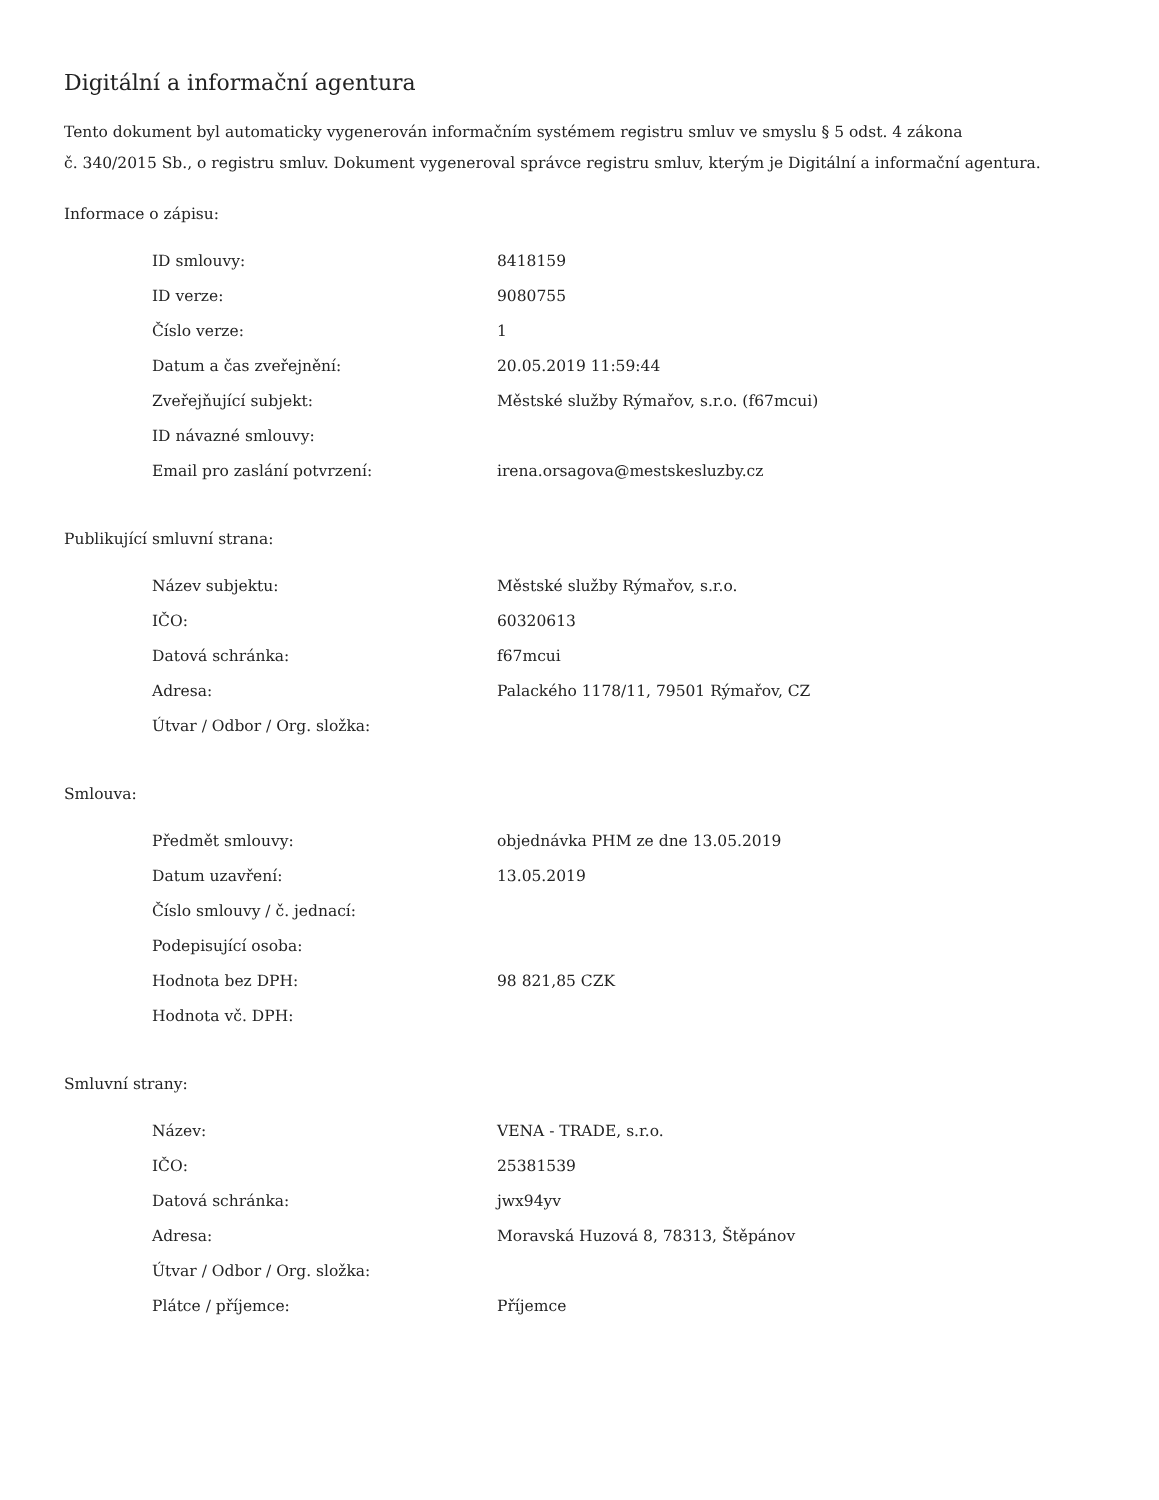Digitální a informační agentura
Tento dokument byl automaticky vygenerován informačním systémem registru smluv ve smyslu § 5 odst. 4 zákona
č. 340/2015 Sb., o registru smluv. Dokument vygeneroval správce registru smluv, kterým je Digitální a informační agentura.
Informace o zápisu:
| ID smlouvy: | 8418159 |
| ID verze: | 9080755 |
| Číslo verze: | 1 |
| Datum a čas zveřejnění: | 20.05.2019 11:59:44 |
| Zveřejňující subjekt: | Městské služby Rýmařov, s.r.o. (f67mcui) |
| ID návazné smlouvy: | |
| Email pro zaslání potvrzení: | irena.orsagova@mestskesluzby.cz |
Publikující smluvní strana:
| Název subjektu: | Městské služby Rýmařov, s.r.o. |
| IČO: | 60320613 |
| Datová schránka: | f67mcui |
| Adresa: | Palackého 1178/11, 79501 Rýmařov, CZ |
| Útvar / Odbor / Org. složka: | |
Smlouva:
| Předmět smlouvy: | objednávka PHM ze dne 13.05.2019 |
| Datum uzavření: | 13.05.2019 |
| Číslo smlouvy / č. jednací: | |
| Podepisující osoba: | |
| Hodnota bez DPH: | 98 821,85 CZK |
| Hodnota vč. DPH: | |
Smluvní strany:
| Název: | VENA - TRADE, s.r.o. |
| IČO: | 25381539 |
| Datová schránka: | jwx94yv |
| Adresa: | Moravská Huzová 8, 78313, Štěpánov |
| Útvar / Odbor / Org. složka: | |
| Plátce / příjemce: | Příjemce |